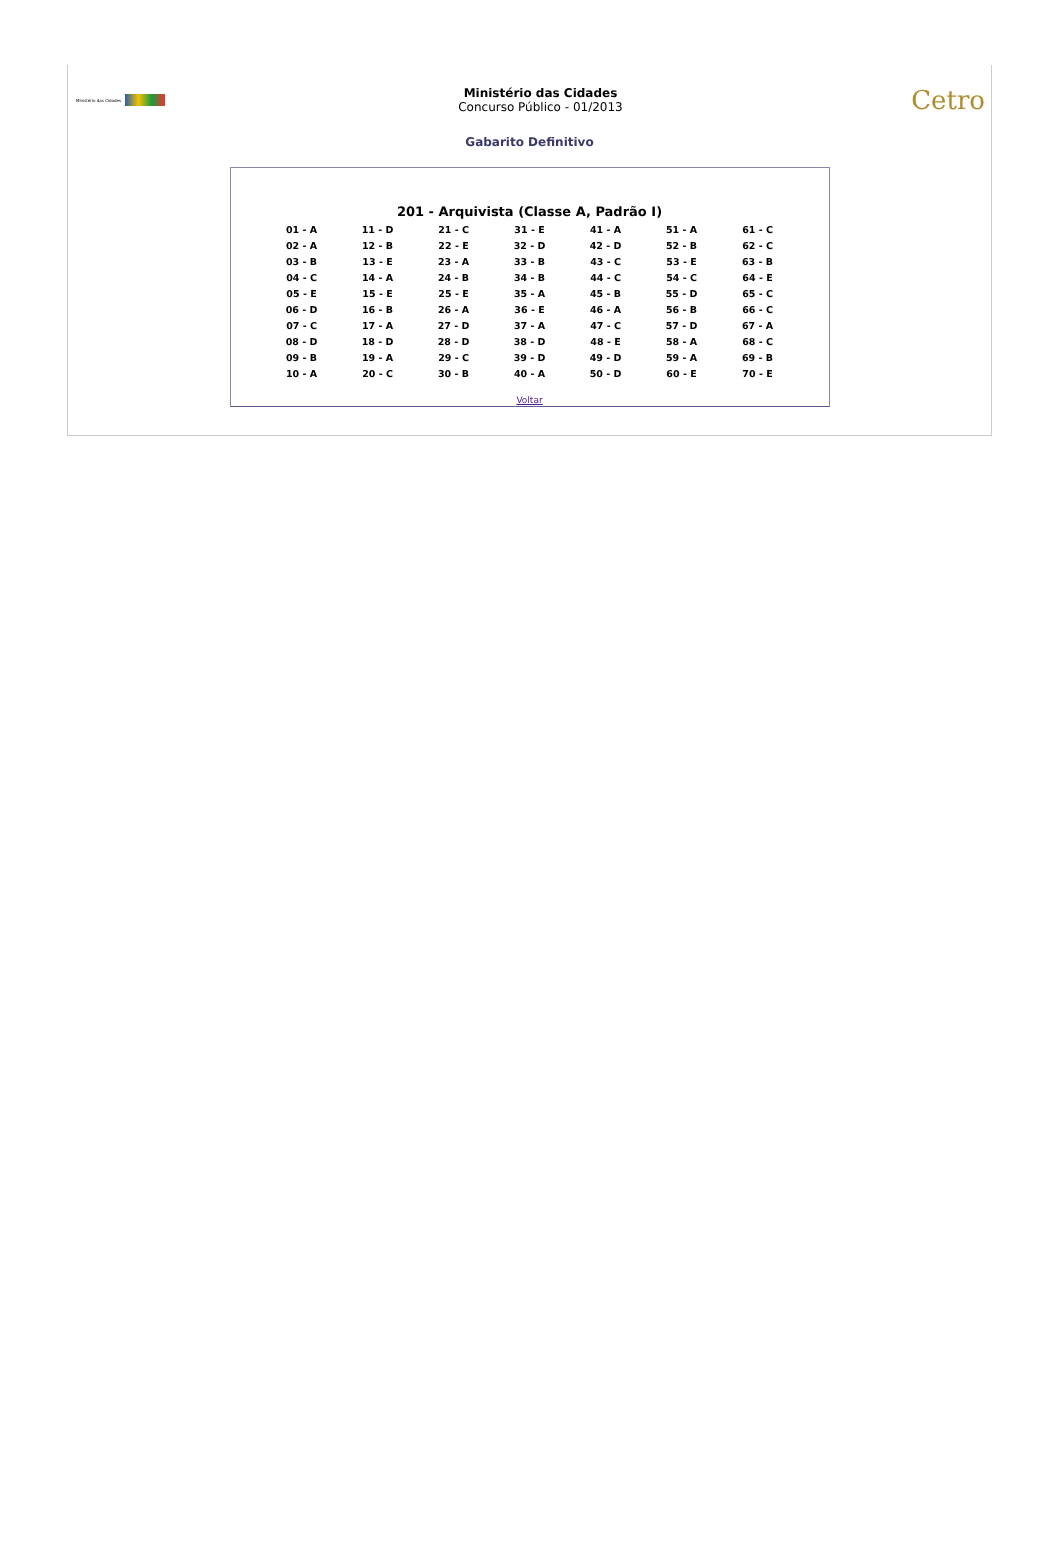Ministério das Cidades
Ministério das Cidades
Concurso Público - 01/2013
Cetro
Gabarito Definitivo
201 - Arquivista (Classe A, Padrão I)
| 01 - A | 11 - D | 21 - C | 31 - E | 41 - A | 51 - A | 61 - C |
| 02 - A | 12 - B | 22 - E | 32 - D | 42 - D | 52 - B | 62 - C |
| 03 - B | 13 - E | 23 - A | 33 - B | 43 - C | 53 - E | 63 - B |
| 04 - C | 14 - A | 24 - B | 34 - B | 44 - C | 54 - C | 64 - E |
| 05 - E | 15 - E | 25 - E | 35 - A | 45 - B | 55 - D | 65 - C |
| 06 - D | 16 - B | 26 - A | 36 - E | 46 - A | 56 - B | 66 - C |
| 07 - C | 17 - A | 27 - D | 37 - A | 47 - C | 57 - D | 67 - A |
| 08 - D | 18 - D | 28 - D | 38 - D | 48 - E | 58 - A | 68 - C |
| 09 - B | 19 - A | 29 - C | 39 - D | 49 - D | 59 - A | 69 - B |
| 10 - A | 20 - C | 30 - B | 40 - A | 50 - D | 60 - E | 70 - E |
Voltar